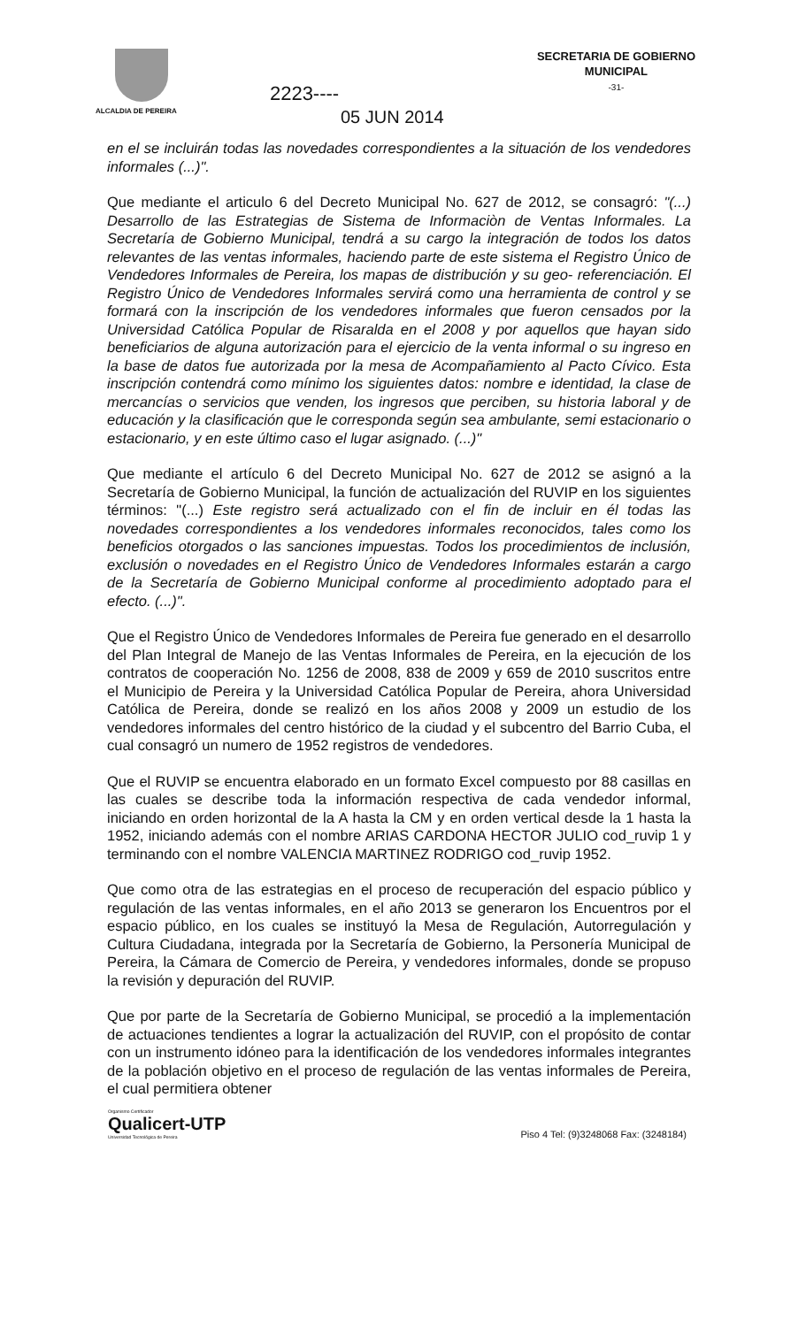ALCALDIA DE PEREIRA
2223----
05 JUN 2014
SECRETARIA DE GOBIERNO
MUNICIPAL
-31-
en el se incluirán todas las novedades correspondientes a la situación de los vendedores informales (...)".
Que mediante el articulo 6 del Decreto Municipal No. 627 de 2012, se consagró: "(...) Desarrollo de las Estrategias de Sistema de Informaciòn de Ventas Informales. La Secretaría de Gobierno Municipal, tendrá a su cargo la integración de todos los datos relevantes de las ventas informales, haciendo parte de este sistema el Registro Único de Vendedores Informales de Pereira, los mapas de distribución y su geo- referenciación. El Registro Único de Vendedores Informales servirá como una herramienta de control y se formará con la inscripción de los vendedores informales que fueron censados por la Universidad Católica Popular de Risaralda en el 2008 y por aquellos que hayan sido beneficiarios de alguna autorización para el ejercicio de la venta informal o su ingreso en la base de datos fue autorizada por la mesa de Acompañamiento al Pacto Cívico. Esta inscripción contendrá como mínimo los siguientes datos: nombre e identidad, la clase de mercancías o servicios que venden, los ingresos que perciben, su historia laboral y de educación y la clasificación que le corresponda según sea ambulante, semi estacionario o estacionario, y en este último caso el lugar asignado. (...)"
Que mediante el artículo 6 del Decreto Municipal No. 627 de 2012 se asignó a la Secretaría de Gobierno Municipal, la función de actualización del RUVIP en los siguientes términos: "(...) Este registro será actualizado con el fin de incluir en él todas las novedades correspondientes a los vendedores informales reconocidos, tales como los beneficios otorgados o las sanciones impuestas. Todos los procedimientos de inclusión, exclusión o novedades en el Registro Único de Vendedores Informales estarán a cargo de la Secretaría de Gobierno Municipal conforme al procedimiento adoptado para el efecto. (...)".
Que el Registro Único de Vendedores Informales de Pereira fue generado en el desarrollo del Plan Integral de Manejo de las Ventas Informales de Pereira, en la ejecución de los contratos de cooperación No. 1256 de 2008, 838 de 2009 y 659 de 2010 suscritos entre el Municipio de Pereira y la Universidad Católica Popular de Pereira, ahora Universidad Católica de Pereira, donde se realizó en los años 2008 y 2009 un estudio de los vendedores informales del centro histórico de la ciudad y el subcentro del Barrio Cuba, el cual consagró un numero de 1952 registros de vendedores.
Que el RUVIP se encuentra elaborado en un formato Excel compuesto por 88 casillas en las cuales se describe toda la información respectiva de cada vendedor informal, iniciando en orden horizontal de la A hasta la CM y en orden vertical desde la 1 hasta la 1952, iniciando además con el nombre ARIAS CARDONA HECTOR JULIO cod_ruvip 1 y terminando con el nombre VALENCIA MARTINEZ RODRIGO cod_ruvip 1952.
Que como otra de las estrategias en el proceso de recuperación del espacio público y regulación de las ventas informales, en el año 2013 se generaron los Encuentros por el espacio público, en los cuales se instituyó la Mesa de Regulación, Autorregulación y Cultura Ciudadana, integrada por la Secretaría de Gobierno, la Personería Municipal de Pereira, la Cámara de Comercio de Pereira, y vendedores informales, donde se propuso la revisión y depuración del RUVIP.
Que por parte de la Secretaría de Gobierno Municipal, se procedió a la implementación de actuaciones tendientes a lograr la actualización del RUVIP, con el propósito de contar con un instrumento idóneo para la identificación de los vendedores informales integrantes de la población objetivo en el proceso de regulación de las ventas informales de Pereira, el cual permitiera obtener
Organismo Certificador
Qualicert-UTP
Universidad Tecnológica de Pereira
Piso 4 Tel: (9)3248068 Fax: (3248184)